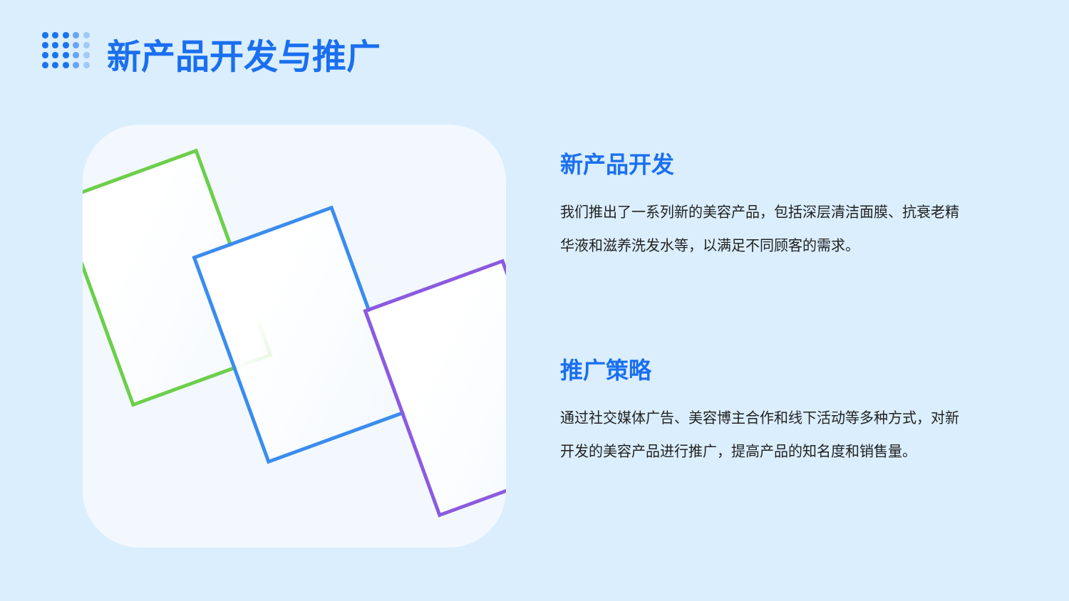新产品开发与推广
新产品开发
我们推出了一系列新的美容产品，包括深层清洁面膜、抗衰老精华液和滋养洗发水等，以满足不同顾客的需求。
推广策略
通过社交媒体广告、美容博主合作和线下活动等多种方式，对新开发的美容产品进行推广，提高产品的知名度和销售量。